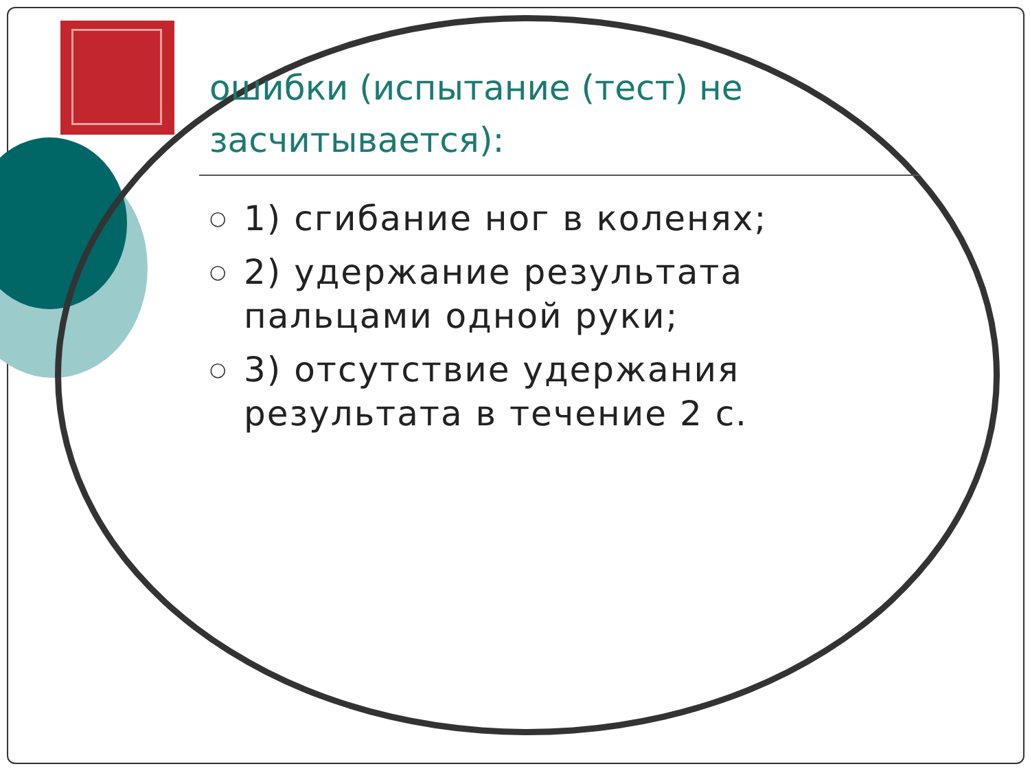ошибки (испытание (тест) не засчитывается):
○ 1) сгибание ног в коленях;
○ 2) удержание результата пальцами одной руки;
○ 3) отсутствие удержания результата в течение 2 с.